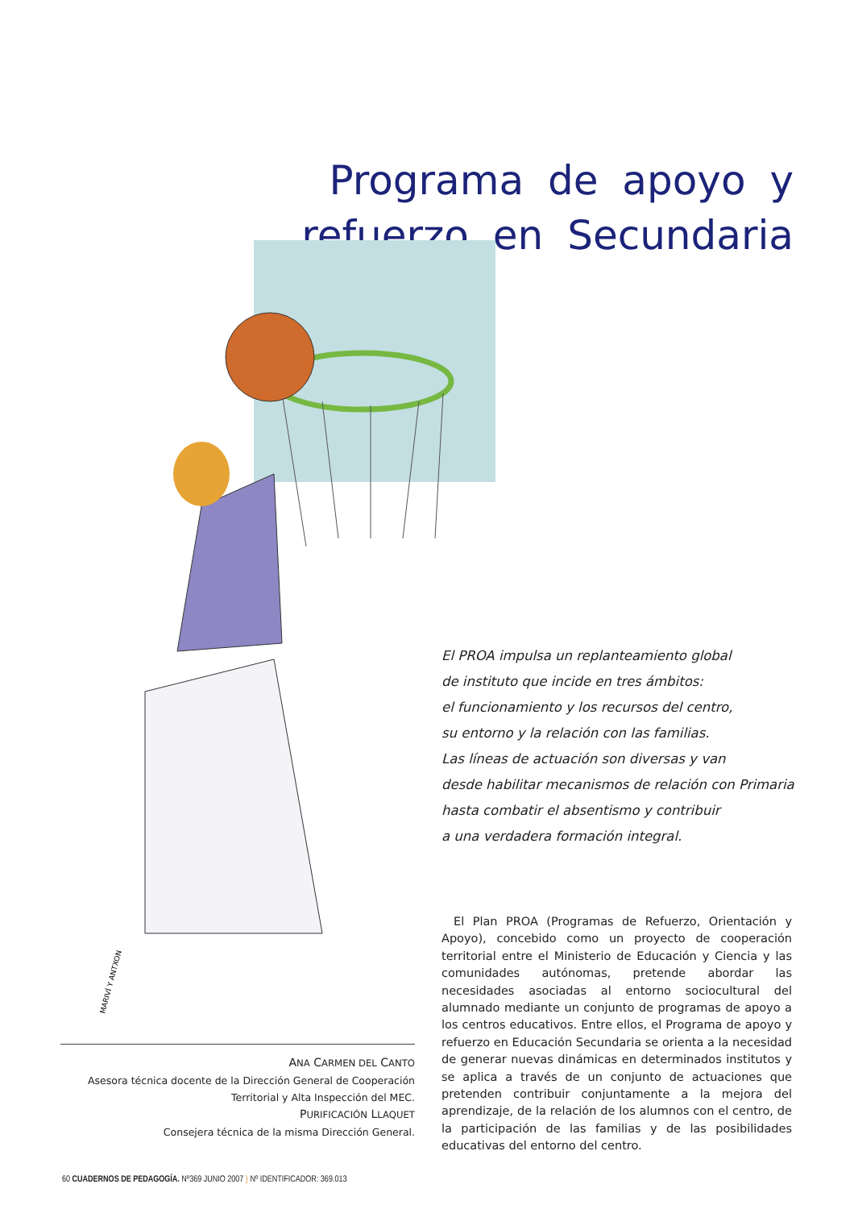Programa de apoyo y refuerzo en Secundaria
MARIVÍ Y ANTXON
El PROA impulsa un replanteamiento global
de instituto que incide en tres ámbitos:
el funcionamiento y los recursos del centro,
su entorno y la relación con las familias.
Las líneas de actuación son diversas y van
desde habilitar mecanismos de relación con Primaria
hasta combatir el absentismo y contribuir
a una verdadera formación integral.
El Plan PROA (Programas de Refuerzo, Orientación y Apoyo), concebido como un proyecto de cooperación territorial entre el Ministerio de Educación y Ciencia y las comunidades autónomas, pretende abordar las necesidades asociadas al entorno sociocultural del alumnado mediante un conjunto de programas de apoyo a los centros educativos. Entre ellos, el Programa de apoyo y refuerzo en Educación Secundaria se orienta a la necesidad de generar nuevas dinámicas en determinados institutos y se aplica a través de un conjunto de actuaciones que pretenden contribuir conjuntamente a la mejora del aprendizaje, de la relación de los alumnos con el centro, de la participación de las familias y de las posibilidades educativas del entorno del centro.
ANA CARMEN DEL CANTO
Asesora técnica docente de la Dirección General de Cooperación
Territorial y Alta Inspección del MEC.
PURIFICACIÓN LLAQUET
Consejera técnica de la misma Dirección General.
60 CUADERNOS DE PEDAGOGÍA. Nº369 JUNIO 2007 } Nº IDENTIFICADOR: 369.013